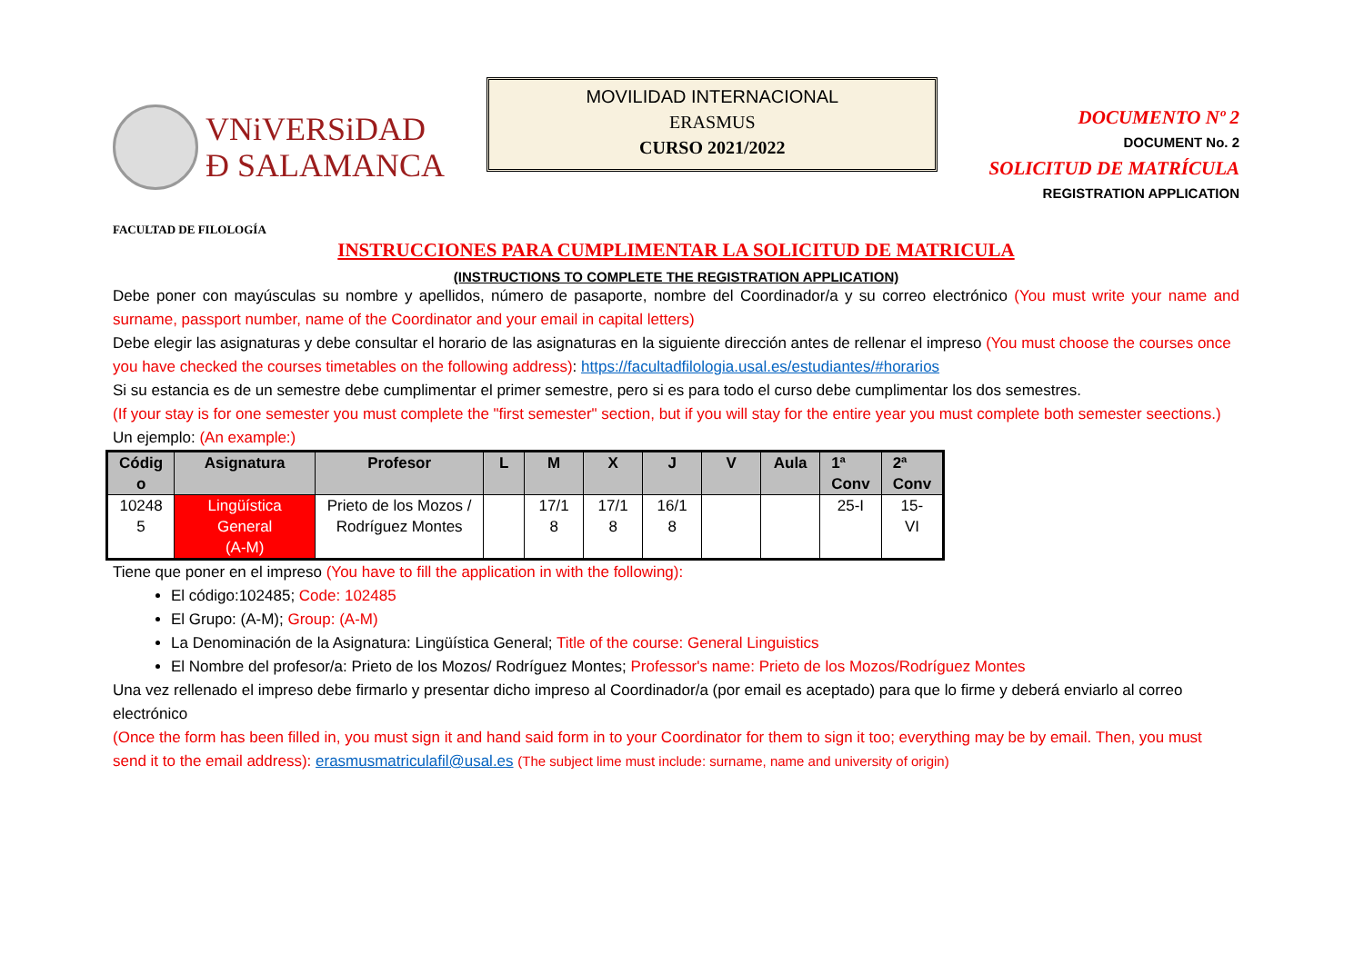VNiVERSiDAD
Ð SALAMANCA
MOVILIDAD INTERNACIONAL
ERASMUS
CURSO 2021/2022
DOCUMENTO Nº 2
DOCUMENT No. 2
SOLICITUD DE MATRÍCULA
REGISTRATION APPLICATION
FACULTAD DE FILOLOGÍA
INSTRUCCIONES PARA CUMPLIMENTAR LA SOLICITUD DE MATRICULA
(INSTRUCTIONS TO COMPLETE THE REGISTRATION APPLICATION)
Debe poner con mayúsculas su nombre y apellidos, número de pasaporte, nombre del Coordinador/a y su correo electrónico (You must write your name and surname, passport number, name of the Coordinator and your email in capital letters)
Debe elegir las asignaturas y debe consultar el horario de las asignaturas en la siguiente dirección antes de rellenar el impreso (You must choose the courses once you have checked the courses timetables on the following address): https://facultadfilologia.usal.es/estudiantes/#horarios
Si su estancia es de un semestre debe cumplimentar el primer semestre, pero si es para todo el curso debe cumplimentar los dos semestres.
(If your stay is for one semester you must complete the "first semester" section, but if you will stay for the entire year you must complete both semester seections.)
Un ejemplo: (An example:)
| Códig o | Asignatura | Profesor | L | M | X | J | V | Aula | 1ª Conv | 2ª Conv |
| --- | --- | --- | --- | --- | --- | --- | --- | --- | --- | --- |
| 10248 5 | Lingüística General (A-M) | Prieto de los Mozos / Rodríguez Montes | | 17/1 8 | 17/1 8 | 16/1 8 | | | 25-I | 15- VI |
Tiene que poner en el impreso (You have to fill the application in with the following):
El código:102485; Code: 102485
El Grupo: (A-M); Group: (A-M)
La Denominación de la Asignatura: Lingüística General; Title of the course: General Linguistics
El Nombre del profesor/a: Prieto de los Mozos/ Rodríguez Montes; Professor's name: Prieto de los Mozos/Rodríguez Montes
Una vez rellenado el impreso debe firmarlo y presentar dicho impreso al Coordinador/a (por email es aceptado) para que lo firme y deberá enviarlo al correo electrónico
(Once the form has been filled in, you must sign it and hand said form in to your Coordinator for them to sign it too; everything may be by email. Then, you must send it to the email address): erasmusmatriculafil@usal.es (The subject lime must include: surname, name and university of origin)